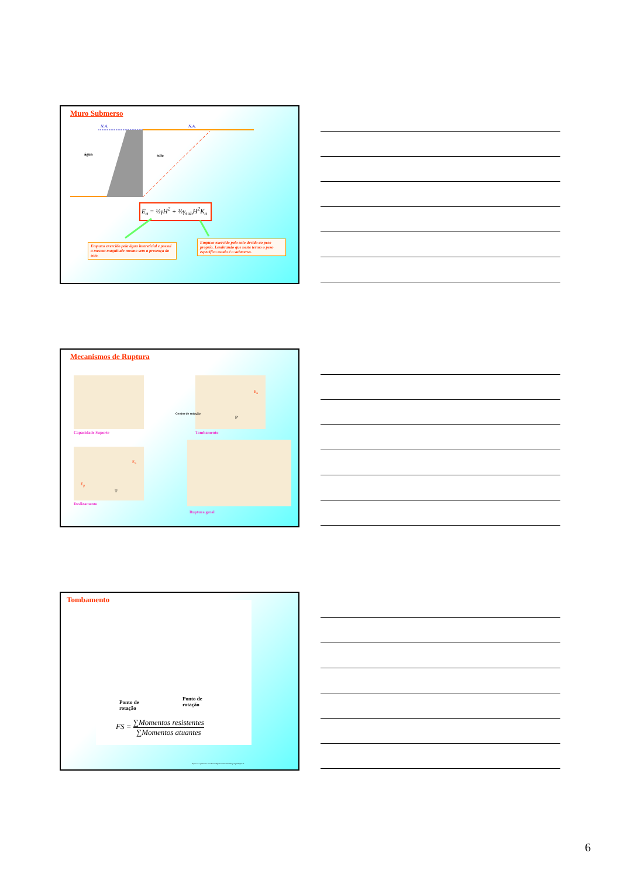Muro Submerso
N.A. N.A.
água solo
E<sub>a</sub> = ½γH<sup>2</sup> + ½γ<sub>sub</sub>H<sup>2</sup>K<sub>a</sub>
Empuxo exercido pela água intersticial e possui a mesma magnitude mesmo sem a presença do solo.
Empuxo exercido pelo solo devido ao peso próprio. Lembrando que neste termo o peso específico usado é o submerso.
Mecanismos de Ruptura
Capacidade Suporte
Centro de rotação
P
E<sub>a</sub>
Tombamento
E<sub>a</sub>
E<sub>p</sub>
T
Deslizamento
Ruptura geral
Tombamento
Ponto de
rotação
Ponto de
rotação
FS = ∑Momentos resistentes ∑Momentos atuantes
http://www.geoforum.com/knowledge/texts/broms/listchap.asp?Chapter=k
6